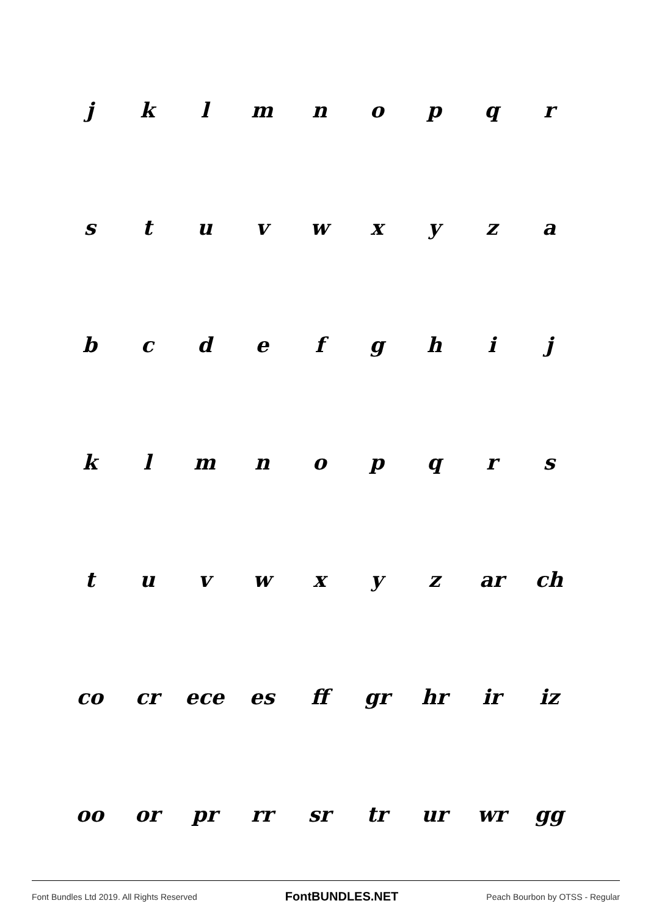| j | k | l | m | n | o | p | q | r |
| s | t | u | v | w | x | y | z | a |
| b | c | d | e | f | g | h | i | j |
| k | l | m | n | o | p | q | r | s |
| t | u | v | w | x | y | z | ar | ch |
| co | cr | ece | es | ff | gr | hr | ir | iz |
| oo | or | pr | rr | sr | tr | ur | wr | gg |
Font Bundles Ltd 2019. All Rights Reserved FontBUNDLES.NET Peach Bourbon by OTSS - Regular